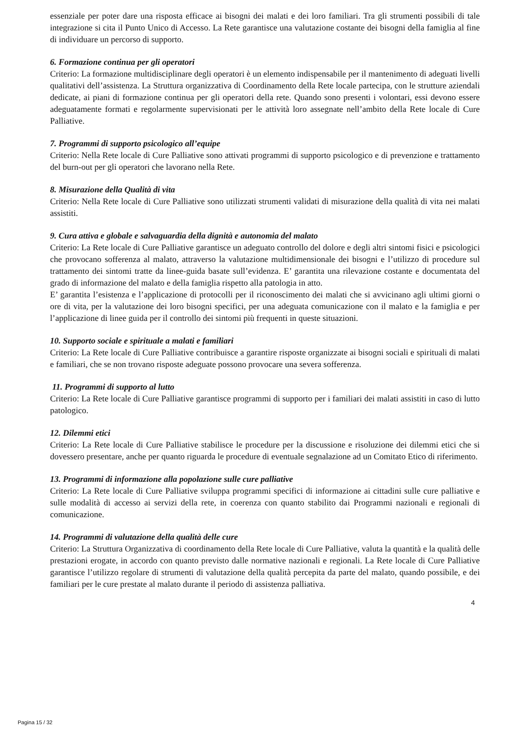essenziale per poter dare una risposta efficace ai bisogni dei malati e dei loro familiari. Tra gli strumenti possibili di tale integrazione si cita il Punto Unico di Accesso. La Rete garantisce una valutazione costante dei bisogni della famiglia al fine di individuare un percorso di supporto.
6. Formazione continua per gli operatori
Criterio: La formazione multidisciplinare degli operatori è un elemento indispensabile per il mantenimento di adeguati livelli qualitativi dell’assistenza. La Struttura organizzativa di Coordinamento della Rete locale partecipa, con le strutture aziendali dedicate, ai piani di formazione continua per gli operatori della rete. Quando sono presenti i volontari, essi devono essere adeguatamente formati e regolarmente supervisionati per le attività loro assegnate nell’ambito della Rete locale di Cure Palliative.
7. Programmi di supporto psicologico all’equipe
Criterio: Nella Rete locale di Cure Palliative sono attivati programmi di supporto psicologico e di prevenzione e trattamento del burn-out per gli operatori che lavorano nella Rete.
8. Misurazione della Qualità di vita
Criterio: Nella Rete locale di Cure Palliative sono utilizzati strumenti validati di misurazione della qualità di vita nei malati assistiti.
9. Cura attiva e globale e salvaguardia della dignità e autonomia del malato
Criterio: La Rete locale di Cure Palliative garantisce un adeguato controllo del dolore e degli altri sintomi fisici e psicologici che provocano sofferenza al malato, attraverso la valutazione multidimensionale dei bisogni e l’utilizzo di procedure sul trattamento dei sintomi tratte da linee-guida basate sull’evidenza. E’ garantita una rilevazione costante e documentata del grado di informazione del malato e della famiglia rispetto alla patologia in atto.
E’ garantita l’esistenza e l’applicazione di protocolli per il riconoscimento dei malati che si avvicinano agli ultimi giorni o ore di vita, per la valutazione dei loro bisogni specifici, per una adeguata comunicazione con il malato e la famiglia e per l’applicazione di linee guida per il controllo dei sintomi più frequenti in queste situazioni.
10. Supporto sociale e spirituale a malati e familiari
Criterio: La Rete locale di Cure Palliative contribuisce a garantire risposte organizzate ai bisogni sociali e spirituali di malati e familiari, che se non trovano risposte adeguate possono provocare una severa sofferenza.
11. Programmi di supporto al lutto
Criterio: La Rete locale di Cure Palliative garantisce programmi di supporto per i familiari dei malati assistiti in caso di lutto patologico.
12. Dilemmi etici
Criterio: La Rete locale di Cure Palliative stabilisce le procedure per la discussione e risoluzione dei dilemmi etici che si dovessero presentare, anche per quanto riguarda le procedure di eventuale segnalazione ad un Comitato Etico di riferimento.
13. Programmi di informazione alla popolazione sulle cure palliative
Criterio: La Rete locale di Cure Palliative sviluppa programmi specifici di informazione ai cittadini sulle cure palliative e sulle modalità di accesso ai servizi della rete, in coerenza con quanto stabilito dai Programmi nazionali e regionali di comunicazione.
14. Programmi di valutazione della qualità delle cure
Criterio: La Struttura Organizzativa di coordinamento della Rete locale di Cure Palliative, valuta la quantità e la qualità delle prestazioni erogate, in accordo con quanto previsto dalle normative nazionali e regionali. La Rete locale di Cure Palliative garantisce l’utilizzo regolare di strumenti di valutazione della qualità percepita da parte del malato, quando possibile, e dei familiari per le cure prestate al malato durante il periodo di assistenza palliativa.
4
Pagina 15 / 32